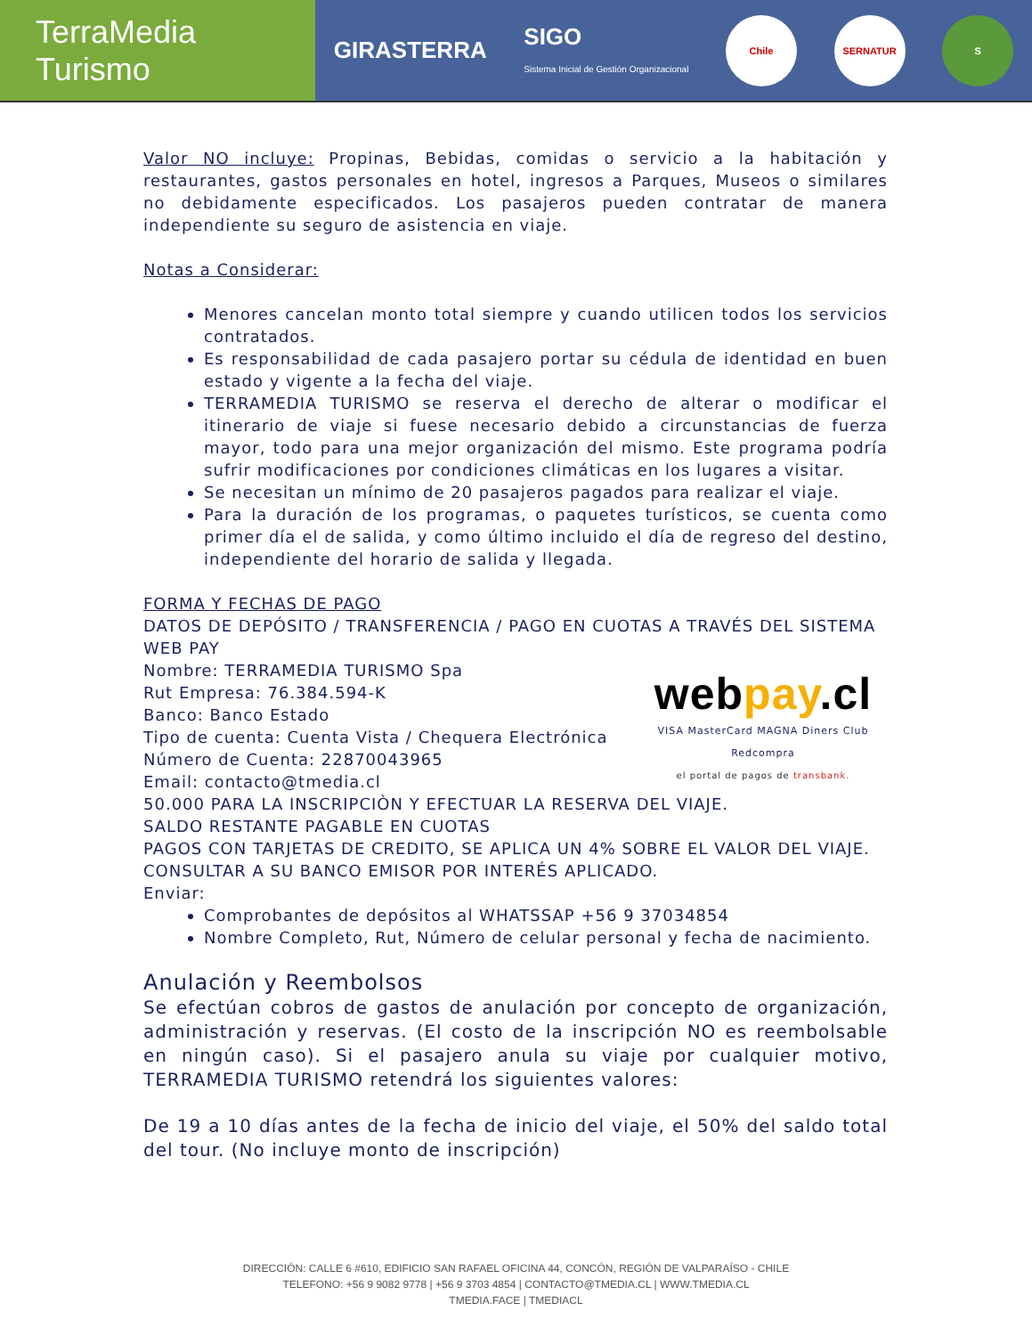TerraMedia Turismo
GIRASTERRA SIGO
Sistema Inicial de Gestión Organizacional
Chile SERNATUR S
Valor NO incluye: Propinas, Bebidas, comidas o servicio a la habitación y restaurantes, gastos personales en hotel, ingresos a Parques, Museos o similares no debidamente especificados. Los pasajeros pueden contratar de manera independiente su seguro de asistencia en viaje.
Notas a Considerar:
Menores cancelan monto total siempre y cuando utilicen todos los servicios contratados.
Es responsabilidad de cada pasajero portar su cédula de identidad en buen estado y vigente a la fecha del viaje.
TERRAMEDIA TURISMO se reserva el derecho de alterar o modificar el itinerario de viaje si fuese necesario debido a circunstancias de fuerza mayor, todo para una mejor organización del mismo. Este programa podría sufrir modificaciones por condiciones climáticas en los lugares a visitar.
Se necesitan un mínimo de 20 pasajeros pagados para realizar el viaje.
Para la duración de los programas, o paquetes turísticos, se cuenta como primer día el de salida, y como último incluido el día de regreso del destino, independiente del horario de salida y llegada.
FORMA Y FECHAS DE PAGO
DATOS DE DEPÓSITO / TRANSFERENCIA / PAGO EN CUOTAS A TRAVÉS DEL SISTEMA WEB PAY
webpay.cl
VISA MasterCard MAGNA Diners Club Redcompra
el portal de pagos de transbank.
Nombre: TERRAMEDIA TURISMO Spa
Rut Empresa: 76.384.594-K
Banco: Banco Estado
Tipo de cuenta: Cuenta Vista / Chequera Electrónica
Número de Cuenta: 22870043965
Email: contacto@tmedia.cl
50.000 PARA LA INSCRIPCIÒN Y EFECTUAR LA RESERVA DEL VIAJE.
SALDO RESTANTE PAGABLE EN CUOTAS
PAGOS CON TARJETAS DE CREDITO, SE APLICA UN 4% SOBRE EL VALOR DEL VIAJE.
CONSULTAR A SU BANCO EMISOR POR INTERÉS APLICADO.
Enviar:
Comprobantes de depósitos al WHATSSAP +56 9 37034854
Nombre Completo, Rut, Número de celular personal y fecha de nacimiento.
Anulación y Reembolsos
Se efectúan cobros de gastos de anulación por concepto de organización, administración y reservas. (El costo de la inscripción NO es reembolsable en ningún caso). Si el pasajero anula su viaje por cualquier motivo, TERRAMEDIA TURISMO retendrá los siguientes valores:
De 19 a 10 días antes de la fecha de inicio del viaje, el 50% del saldo total del tour. (No incluye monto de inscripción)
DIRECCIÓN: CALLE 6 #610, EDIFICIO SAN RAFAEL OFICINA 44, CONCÓN, REGIÓN DE VALPARAÍSO - CHILE
TELEFONO: +56 9 9082 9778 | +56 9 3703 4854 | CONTACTO@TMEDIA.CL | WWW.TMEDIA.CL
TMEDIA.FACE | TMEDIACL